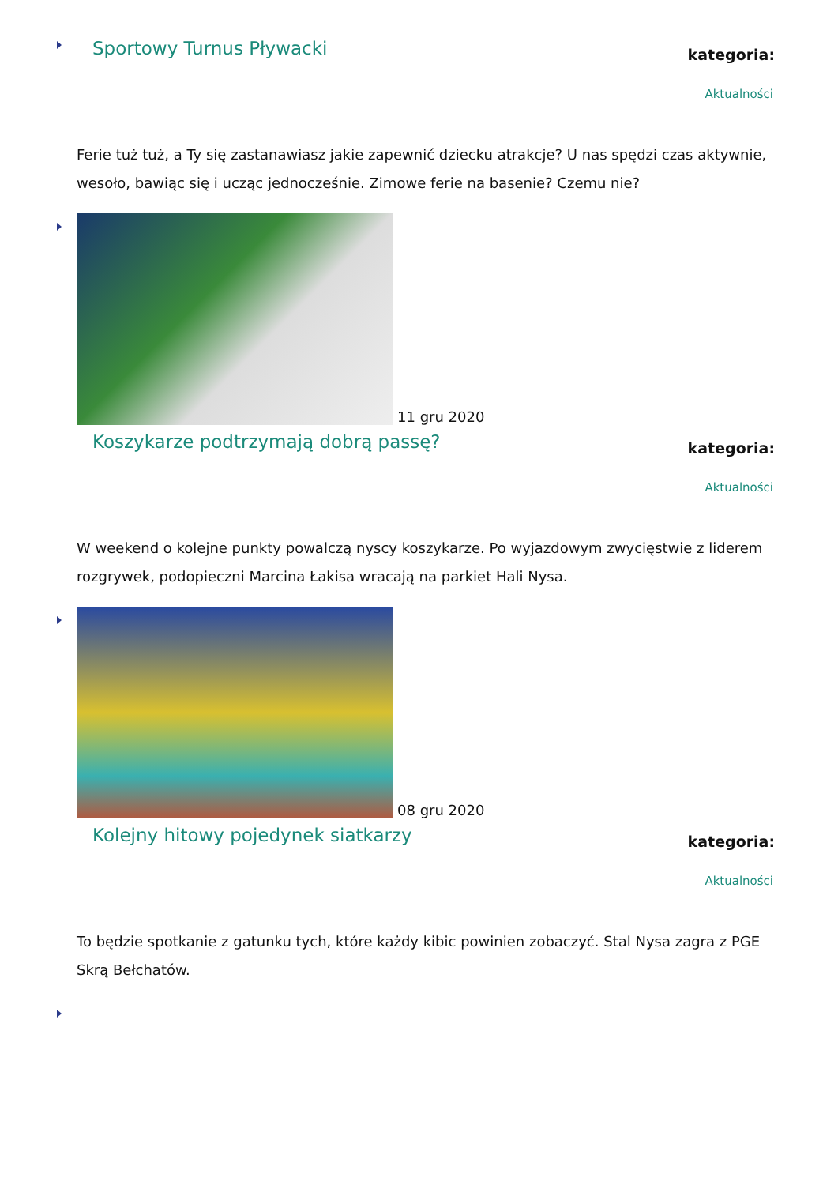Sportowy Turnus Pływacki
kategoria:
Aktualności
Ferie tuż tuż, a Ty się zastanawiasz jakie zapewnić dziecku atrakcje? U nas spędzi czas aktywnie, wesoło, bawiąc się i ucząc jednocześnie. Zimowe ferie na basenie? Czemu nie?
11 gru 2020
Koszykarze podtrzymają dobrą passę?
kategoria:
Aktualności
W weekend o kolejne punkty powalczą nyscy koszykarze. Po wyjazdowym zwycięstwie z liderem rozgrywek, podopieczni Marcina Łakisa wracają na parkiet Hali Nysa.
08 gru 2020
Kolejny hitowy pojedynek siatkarzy
kategoria:
Aktualności
To będzie spotkanie z gatunku tych, które każdy kibic powinien zobaczyć. Stal Nysa zagra z PGE Skrą Bełchatów.